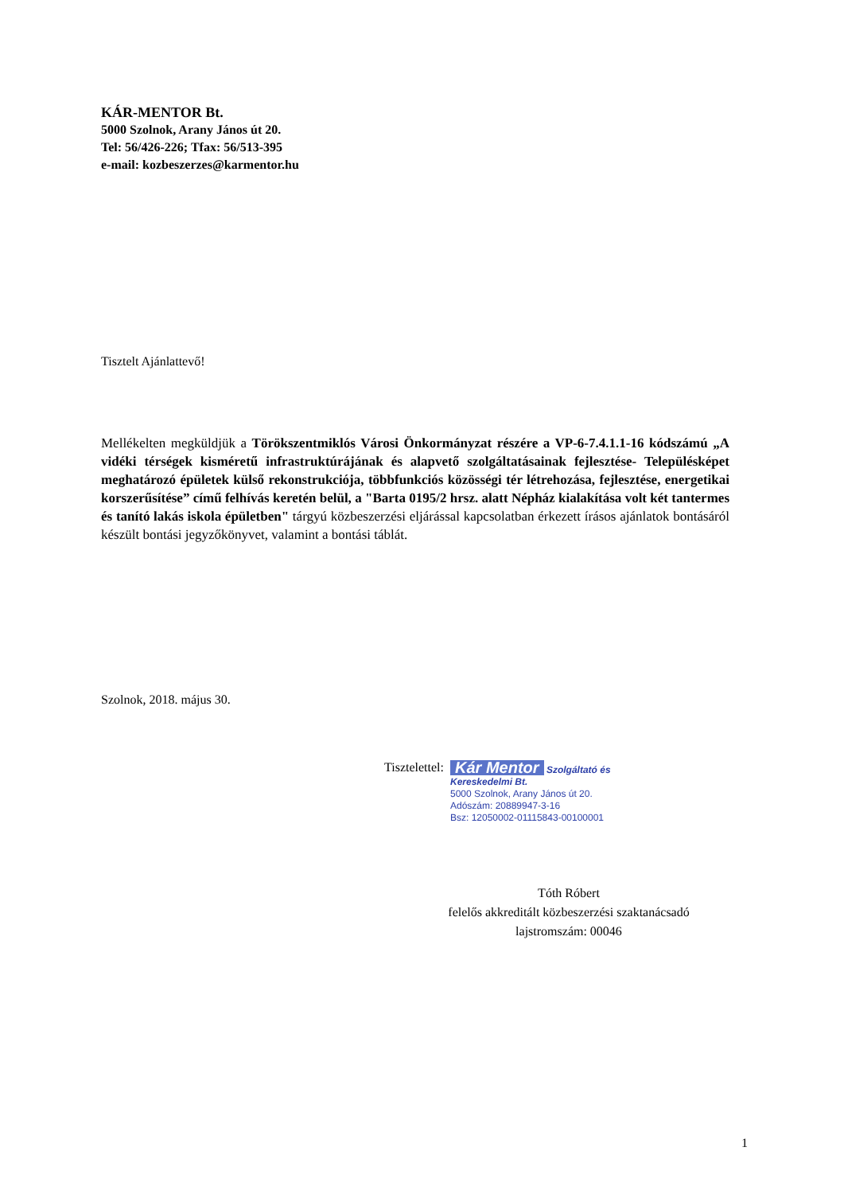KÁR-MENTOR Bt.
5000 Szolnok, Arany János út 20.
Tel: 56/426-226; Tfax: 56/513-395
e-mail: kozbeszerzes@karmentor.hu
Tisztelt Ajánlattevő!
Mellékelten megküldjük a Törökszentmiklós Városi Önkormányzat részére a VP-6-7.4.1.1-16 kódszámú „A vidéki térségek kisméretű infrastruktúrájának és alapvető szolgáltatásainak fejlesztése- Településképet meghatározó épületek külső rekonstrukciója, többfunkciós közösségi tér létrehozása, fejlesztése, energetikai korszerűsítése” című felhívás keretén belül, a "Barta 0195/2 hrsz. alatt Népház kialakítása volt két tantermes és tanító lakás iskola épületben" tárgyú közbeszerzési eljárással kapcsolatban érkezett írásos ajánlatok bontásáról készült bontási jegyzőkönyvet, valamint a bontási táblát.
Szolnok, 2018. május 30.
Tisztelettel:
Kár Mentor Szolgáltató és Kereskedelmi Bt.
5000 Szolnok, Arany János út 20.
Adószám: 20889947-3-16
Bsz: 12050002-01115843-00100001
Tóth Róbert
felelős akkreditált közbeszerzési szaktanácsadó
lajstromszám: 00046
1